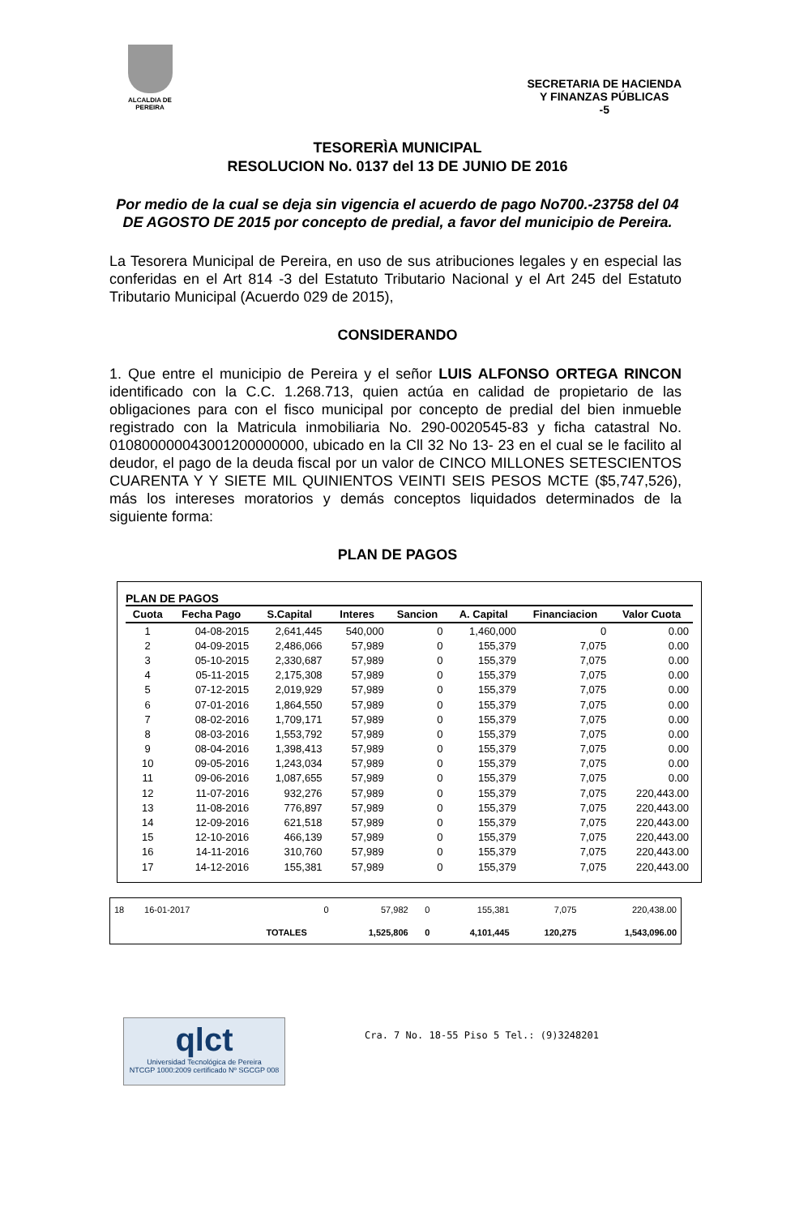ALCALDIA DE PEREIRA
SECRETARIA DE HACIENDA
Y FINANZAS PÚBLICAS
-5
TESORERÌA MUNICIPAL
RESOLUCION No. 0137 del 13 DE JUNIO DE 2016
Por medio de la cual se deja sin vigencia el acuerdo de pago No700.-23758 del 04 DE AGOSTO DE 2015 por concepto de predial, a favor del municipio de Pereira.
La Tesorera Municipal de Pereira, en uso de sus atribuciones legales y en especial las conferidas en el Art 814 -3 del Estatuto Tributario Nacional y el Art 245 del Estatuto Tributario Municipal (Acuerdo 029 de 2015),
CONSIDERANDO
1. Que entre el municipio de Pereira y el señor LUIS ALFONSO ORTEGA RINCON identificado con la C.C. 1.268.713, quien actúa en calidad de propietario de las obligaciones para con el fisco municipal por concepto de predial del bien inmueble registrado con la Matricula inmobiliaria No. 290-0020545-83 y ficha catastral No. 010800000043001200000000, ubicado en la Cll 32 No 13- 23 en el cual se le facilito al deudor, el pago de la deuda fiscal por un valor de CINCO MILLONES SETESCIENTOS CUARENTA Y Y SIETE MIL QUINIENTOS VEINTI SEIS PESOS MCTE ($5,747,526), más los intereses moratorios y demás conceptos liquidados determinados de la siguiente forma:
PLAN DE PAGOS
PLAN DE PAGOS
| Cuota | Fecha Pago | S.Capital | Interes | Sancion | A. Capital | Financiacion | Valor Cuota |
| --- | --- | --- | --- | --- | --- | --- | --- |
| 1 | 04-08-2015 | 2,641,445 | 540,000 | 0 | 1,460,000 | 0 | 0.00 |
| 2 | 04-09-2015 | 2,486,066 | 57,989 | 0 | 155,379 | 7,075 | 0.00 |
| 3 | 05-10-2015 | 2,330,687 | 57,989 | 0 | 155,379 | 7,075 | 0.00 |
| 4 | 05-11-2015 | 2,175,308 | 57,989 | 0 | 155,379 | 7,075 | 0.00 |
| 5 | 07-12-2015 | 2,019,929 | 57,989 | 0 | 155,379 | 7,075 | 0.00 |
| 6 | 07-01-2016 | 1,864,550 | 57,989 | 0 | 155,379 | 7,075 | 0.00 |
| 7 | 08-02-2016 | 1,709,171 | 57,989 | 0 | 155,379 | 7,075 | 0.00 |
| 8 | 08-03-2016 | 1,553,792 | 57,989 | 0 | 155,379 | 7,075 | 0.00 |
| 9 | 08-04-2016 | 1,398,413 | 57,989 | 0 | 155,379 | 7,075 | 0.00 |
| 10 | 09-05-2016 | 1,243,034 | 57,989 | 0 | 155,379 | 7,075 | 0.00 |
| 11 | 09-06-2016 | 1,087,655 | 57,989 | 0 | 155,379 | 7,075 | 0.00 |
| 12 | 11-07-2016 | 932,276 | 57,989 | 0 | 155,379 | 7,075 | 220,443.00 |
| 13 | 11-08-2016 | 776,897 | 57,989 | 0 | 155,379 | 7,075 | 220,443.00 |
| 14 | 12-09-2016 | 621,518 | 57,989 | 0 | 155,379 | 7,075 | 220,443.00 |
| 15 | 12-10-2016 | 466,139 | 57,989 | 0 | 155,379 | 7,075 | 220,443.00 |
| 16 | 14-11-2016 | 310,760 | 57,989 | 0 | 155,379 | 7,075 | 220,443.00 |
| 17 | 14-12-2016 | 155,381 | 57,989 | 0 | 155,379 | 7,075 | 220,443.00 |
| 18 | 16-01-2017 | | 0 | 57,982 | 0 | 155,381 | 7,075 | 220,438.00 |
| | | TOTALES | | 1,525,806 | 0 | 4,101,445 | 120,275 | 1,543,096.00 |
qlct
Universidad Tecnológica de Pereira
NTCGP 1000:2009 certificado Nº SGCGP 008
Cra. 7 No. 18-55 Piso 5 Tel.: (9)3248201